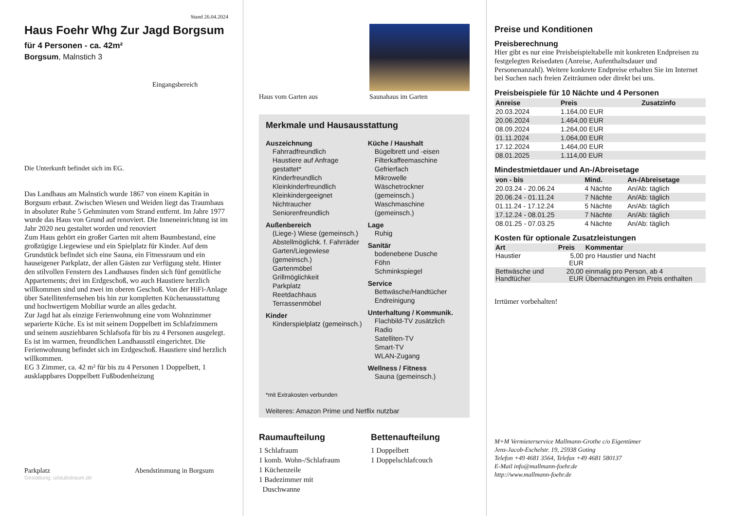Stand 26.04.2024
Haus Foehr Whg Zur Jagd Borgsum
für 4 Personen - ca. 42m²
Borgsum, Malnstich 3
Eingangsbereich
Die Unterkunft befindet sich im EG.
Das Landhaus am Malnstich wurde 1867 von einem Kapitän in Borgsum erbaut. Zwischen Wiesen und Weiden liegt das Traumhaus in absoluter Ruhe 5 Gehminuten vom Strand entfernt. Im Jahre 1977 wurde das Haus von Grund auf renoviert. Die Inneneinrichtung ist im Jahr 2020 neu gestaltet worden und renoviert
Zum Haus gehört ein großer Garten mit altem Baumbestand, eine großzügige Liegewiese und ein Spielplatz für Kinder. Auf dem Grundstück befindet sich eine Sauna, ein Fitnessraum und ein hauseigener Parkplatz, der allen Gästen zur Verfügung steht. Hinter den stilvollen Fenstern des Landhauses finden sich fünf gemütliche Appartements; drei im Erdgeschoß, wo auch Haustiere herzlich willkommen sind und zwei im oberen Geschoß. Von der HiFi-Anlage über Satellitenfernsehen bis hin zur kompletten Küchenausstattung und hochwertigem Mobiliar wurde an alles gedacht.
Zur Jagd hat als einzige Ferienwohnung eine vom Wohnzimmer separierte Küche. Es ist mit seinem Doppelbett im Schlafzimmern und seinem ausziehbaren Schlafsofa für bis zu 4 Personen ausgelegt. Es ist im warmen, freundlichen Landhausstil eingerichtet. Die Ferienwohnung befindet sich im Erdgeschoß. Haustiere sind herzlich willkommen.
EG 3 Zimmer, ca. 42 m² für bis zu 4 Personen 1 Doppelbett, 1 ausklappbares Doppelbett Fußbodenheizung
Parkplatz Abendstimmung in Borgsum
Gestaltung: urlaubstraum.de
Haus vom Garten aus Saunahaus im Garten
Merkmale und Hausausstattung
Auszeichnung
Fahrradfreundlich
Haustiere auf Anfrage gestattet*
Kinderfreundlich
Kleinkinderfreundlich
Kleinkindergeeignet
Nichtraucher
Seniorenfreundlich
Außenbereich
(Liege-) Wiese (gemeinsch.)
Abstellmöglichk. f. Fahrräder
Garten/Liegewiese (gemeinsch.)
Gartenmöbel
Grillmöglichkeit
Parkplatz
Reetdachhaus
Terrassenmöbel
Kinder
Kinderspielplatz (gemeinsch.)
Küche / Haushalt
Bügelbrett und -eisen
Filterkaffeemaschine
Gefrierfach
Mikrowelle
Wäschetrockner (gemeinsch.)
Waschmaschine (gemeinsch.)
Lage
Ruhig
Sanitär
bodenebene Dusche
Föhn
Schminkspiegel
Service
Bettwäsche/Handtücher
Endreinigung
Unterhaltung / Kommunik.
Flachbild-TV zusätzlich
Radio
Satelliten-TV
Smart-TV
WLAN-Zugang
Wellness / Fitness
Sauna (gemeinsch.)
*mit Extrakosten verbunden
Weiteres: Amazon Prime und Netflix nutzbar
Raumaufteilung
1 Schlafraum
1 komb. Wohn-/Schlafraum
1 Küchenzeile
1 Badezimmer mit
Duschwanne
Bettenaufteilung
1 Doppelbett
1 Doppelschlafcouch
Preise und Konditionen
Preisberechnung
Hier gibt es nur eine Preisbeispieltabelle mit konkreten Endpreisen zu festgelegten Reisedaten (Anreise, Aufenthaltsdauer und Personenanzahl). Weitere konkrete Endpreise erhalten Sie im Internet bei Suchen nach freien Zeiträumen oder direkt bei uns.
Preisbeispiele für 10 Nächte und 4 Personen
| Anreise | Preis | Zusatzinfo |
| --- | --- | --- |
| 20.03.2024 | 1.164,00 EUR | |
| 20.06.2024 | 1.464,00 EUR | |
| 08.09.2024 | 1.264,00 EUR | |
| 01.11.2024 | 1.064,00 EUR | |
| 17.12.2024 | 1.464,00 EUR | |
| 08.01.2025 | 1.114,00 EUR | |
Mindestmietdauer und An-/Abreisetage
| von - bis | Mind. | An-/Abreisetage |
| --- | --- | --- |
| 20.03.24 - 20.06.24 | 4 Nächte | An/Ab: täglich |
| 20.06.24 - 01.11.24 | 7 Nächte | An/Ab: täglich |
| 01.11.24 - 17.12.24 | 5 Nächte | An/Ab: täglich |
| 17.12.24 - 08.01.25 | 7 Nächte | An/Ab: täglich |
| 08.01.25 - 07.03.25 | 4 Nächte | An/Ab: täglich |
Kosten für optionale Zusatzleistungen
| Art | Preis | Kommentar |
| --- | --- | --- |
| Haustier | 5,00 EUR | pro Haustier und Nacht |
| Bettwäsche und Handtücher | 20,00 EUR | einmalig pro Person, ab 4 Übernachtungen im Preis enthalten |
Irrtümer vorbehalten!
M+M Vermieterservice Mallmann-Grothe c/o Eigentümer
Jens-Jacob-Eschelstr. 19, 25938 Goting
Telefon +49 4681 3564, Telefax +49 4681 580137
E-Mail info@mallmann-foehr.de
http://www.mallmann-foehr.de